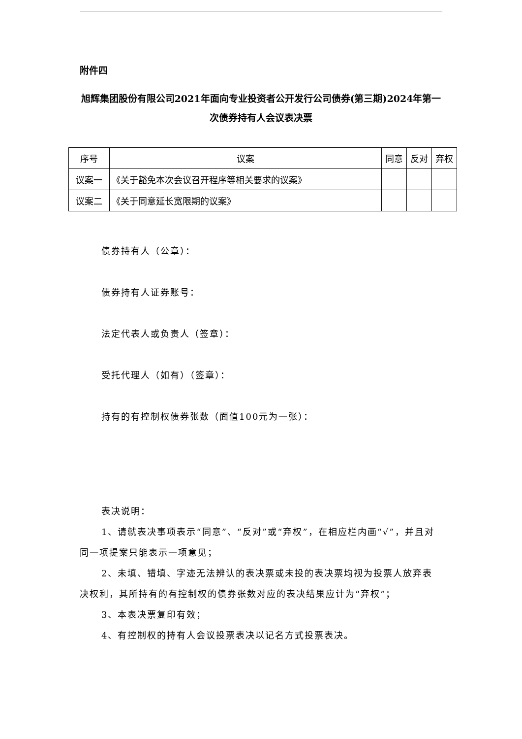附件四
旭辉集团股份有限公司2021年面向专业投资者公开发行公司债券(第三期)2024年第一次债券持有人会议表决票
| 序号 | 议案 | 同意 | 反对 | 弃权 |
| --- | --- | --- | --- | --- |
| 议案一 | 《关于豁免本次会议召开程序等相关要求的议案》 | | | |
| 议案二 | 《关于同意延长宽限期的议案》 | | | |
债券持有人（公章）：
债券持有人证券账号：
法定代表人或负责人（签章）：
受托代理人（如有）（签章）：
持有的有控制权债券张数（面值100元为一张）：
表决说明：
1、请就表决事项表示“同意”、“反对”或“弃权”，在相应栏内画“√”，并且对同一项提案只能表示一项意见；
2、未填、错填、字迹无法辨认的表决票或未投的表决票均视为投票人放弃表决权利，其所持有的有控制权的债券张数对应的表决结果应计为“弃权”；
3、本表决票复印有效；
4、有控制权的持有人会议投票表决以记名方式投票表决。